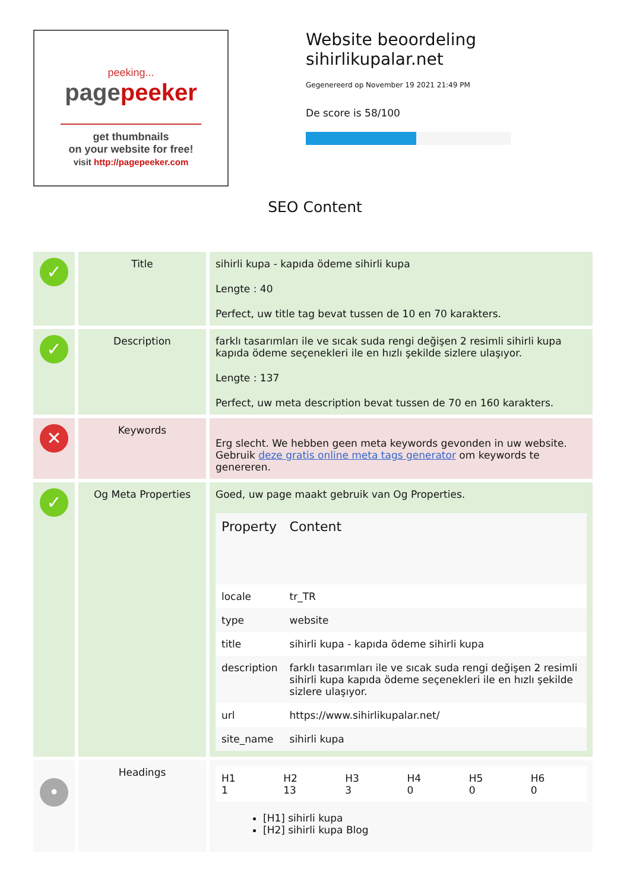peeking...
pagepeeker
get thumbnails
on your website for free!
visit http://pagepeeker.com
Website beoordeling sihirlikupalar.net
Gegenereerd op November 19 2021 21:49 PM
De score is 58/100
SEO Content
| ✓ | Title | sihirli kupa - kapıda ödeme sihirli kupa Lengte : 40 Perfect, uw title tag bevat tussen de 10 en 70 karakters. |
| ✓ | Description | farklı tasarımları ile ve sıcak suda rengi değişen 2 resimli sihirli kupa kapıda ödeme seçenekleri ile en hızlı şekilde sizlere ulaşıyor. Lengte : 137 Perfect, uw meta description bevat tussen de 70 en 160 karakters. |
| ✕ | Keywords | Erg slecht. We hebben geen meta keywords gevonden in uw website. Gebruik deze gratis online meta tags generator om keywords te genereren. |
| ✓ | Og Meta Properties | Goed, uw page maakt gebruik van Og Properties. / Property / Content / / --- / --- / / locale / tr_TR / / type / website / / title / sihirli kupa - kapıda ödeme sihirli kupa / / description / farklı tasarımları ile ve sıcak suda rengi değişen 2 resimli sihirli kupa kapıda ödeme seçenekleri ile en hızlı şekilde sizlere ulaşıyor. / / url / https://www.sihirlikupalar.net/ / / site_name / sihirli kupa / |
| • | Headings | / H1 1 / H2 13 / H3 3 / H4 0 / H5 0 / H6 0 / [H1] sihirli kupa [H2] sihirli kupa Blog |